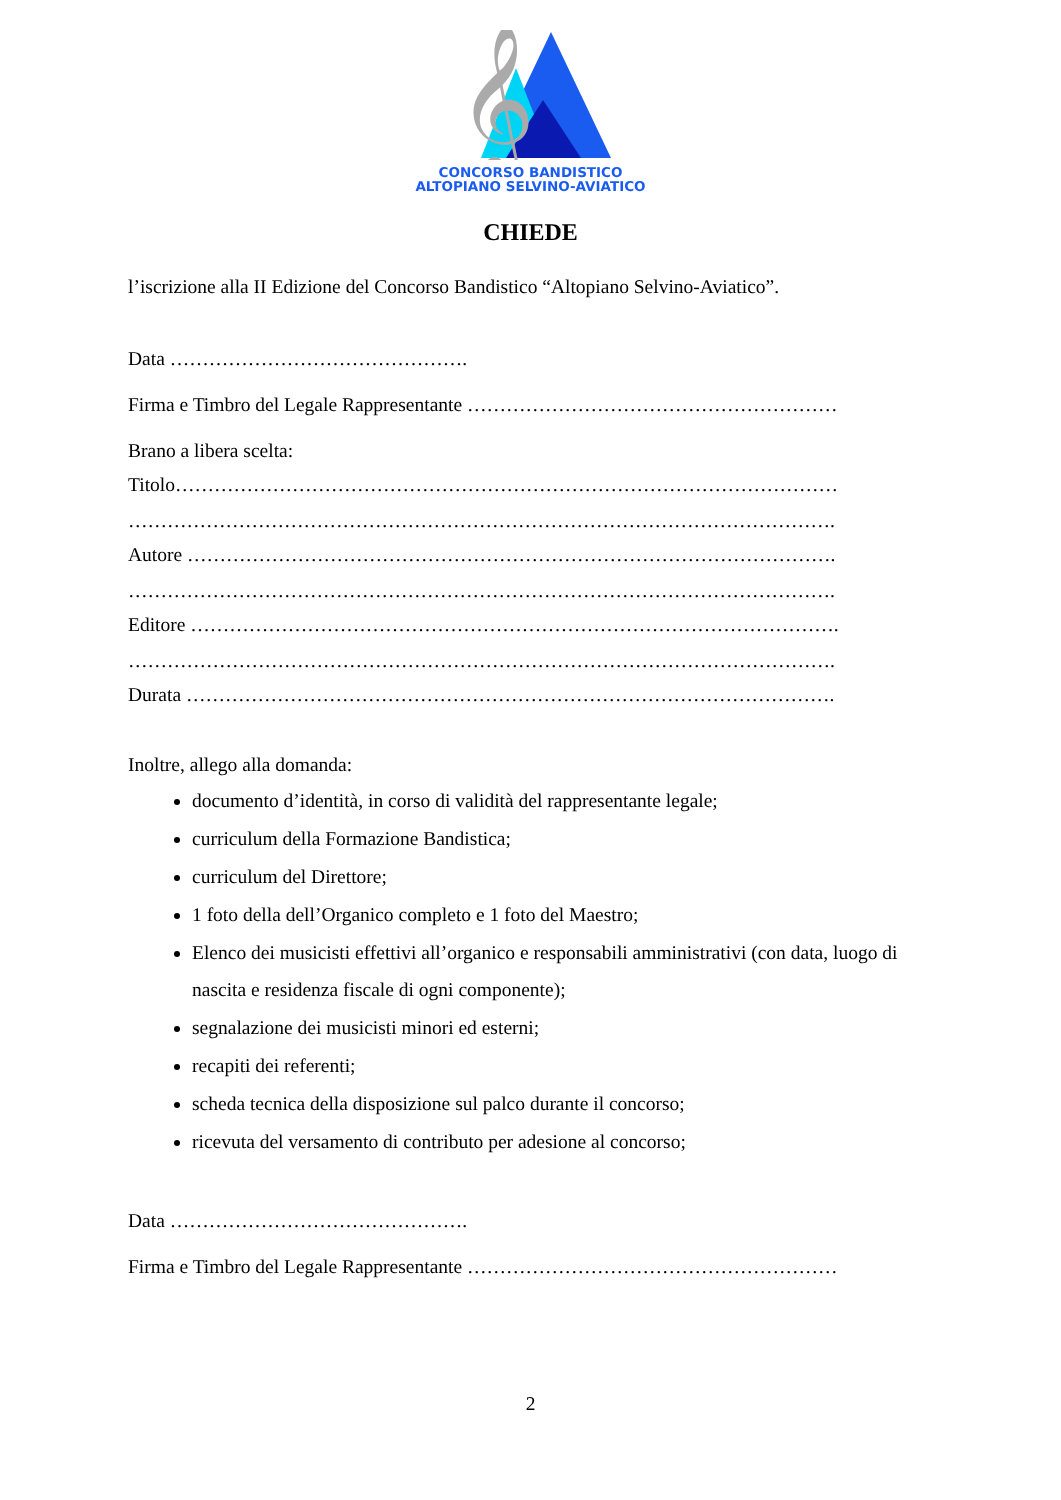𝄞
CONCORSO BANDISTICO
ALTOPIANO SELVINO-AVIATICO
CHIEDE
l’iscrizione alla II Edizione del Concorso Bandistico “Altopiano Selvino-Aviatico”.
Data ……………………………………….
Firma e Timbro del Legale Rappresentante …………………………………………………
Brano a libera scelta:
Titolo…………………………………………………………………………………………
……………………………………………………………………………………………….
Autore ……………………………………………………………………………………….
……………………………………………………………………………………………….
Editore ……………………………………………………………………………………….
……………………………………………………………………………………………….
Durata ……………………………………………………………………………………….
Inoltre, allego alla domanda:
documento d’identità, in corso di validità del rappresentante legale;
curriculum della Formazione Bandistica;
curriculum del Direttore;
1 foto della dell’Organico completo e 1 foto del Maestro;
Elenco dei musicisti effettivi all’organico e responsabili amministrativi (con data, luogo di nascita e residenza fiscale di ogni componente);
segnalazione dei musicisti minori ed esterni;
recapiti dei referenti;
scheda tecnica della disposizione sul palco durante il concorso;
ricevuta del versamento di contributo per adesione al concorso;
Data ……………………………………….
Firma e Timbro del Legale Rappresentante …………………………………………………
2